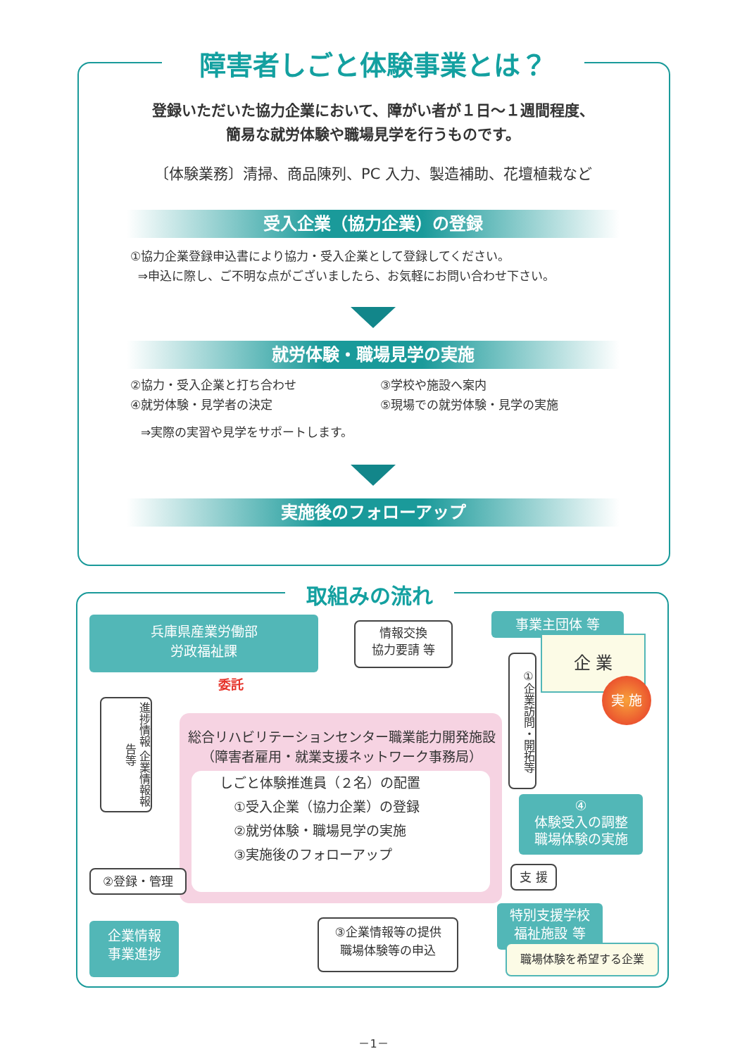障害者しごと体験事業とは？
登録いただいた協力企業において、障がい者が１日～１週間程度、
簡易な就労体験や職場見学を行うものです。
〔体験業務〕清掃、商品陳列、PC 入力、製造補助、花壇植栽など
受入企業（協力企業）の登録
①協力企業登録申込書により協力・受入企業として登録してください。
⇒申込に際し、ご不明な点がございましたら、お気軽にお問い合わせ下さい。
就労体験・職場見学の実施
②協力・受入企業と打ち合わせ
④就労体験・見学者の決定
③学校や施設へ案内
⑤現場での就労体験・見学の実施
⇒実際の実習や見学をサポートします。
実施後のフォローアップ
取組みの流れ
兵庫県産業労働部
労政福祉課
委託
情報交換
協力要請 等
事業主団体 等
企 業
実 施
①企業訪問・開拓等
進捗情報 企業情報報告等
総合リハビリテーションセンター職業能力開発施設
（障害者雇用・就業支援ネットワーク事務局）
しごと体験推進員（２名）の配置
①受入企業（協力企業）の登録
②就労体験・職場見学の実施
③実施後のフォローアップ
④
体験受入の調整
職場体験の実施
支 援
②登録・管理
企業情報
事業進捗
③企業情報等の提供
職場体験等の申込
特別支援学校
福祉施設 等
職場体験を希望する企業
－1－